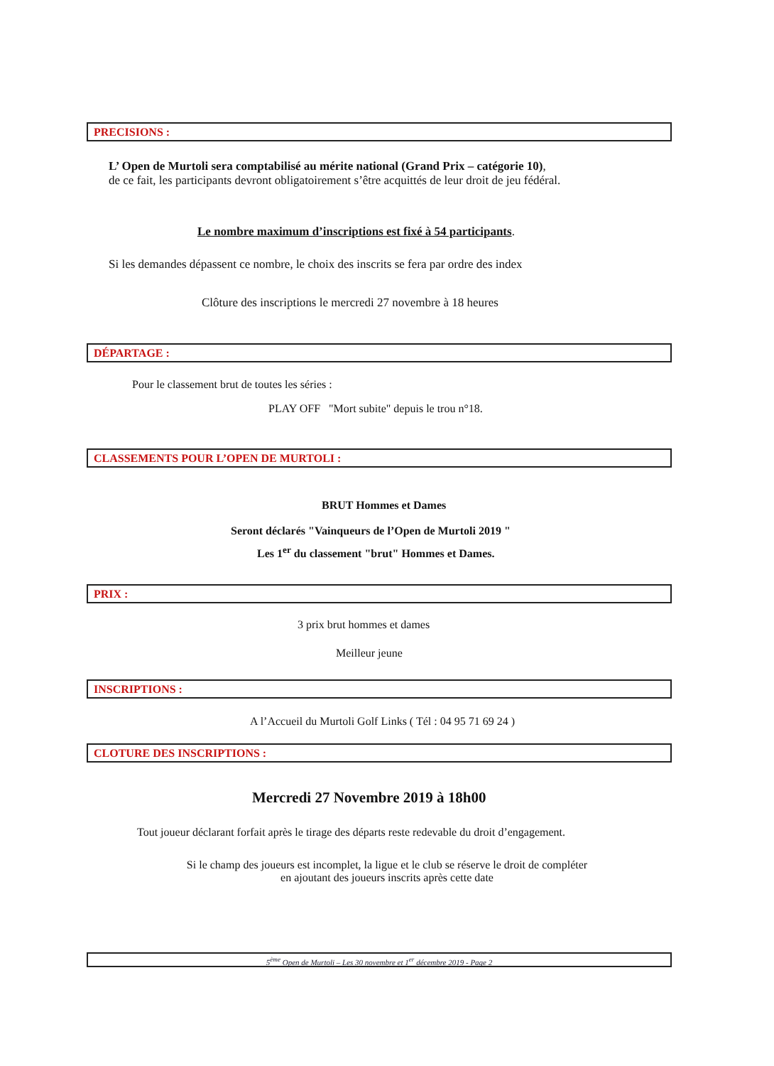PRECISIONS :
L’ Open de Murtoli sera comptabilisé au mérite national (Grand Prix – catégorie 10),
de ce fait, les participants devront obligatoirement s’être acquittés de leur droit de jeu fédéral.
Le nombre maximum d’inscriptions est fixé à 54 participants.
Si les demandes dépassent ce nombre, le choix des inscrits se fera par ordre des index
Clôture des inscriptions le mercredi 27 novembre à 18 heures
DÉPARTAGE :
Pour le classement brut de toutes les séries :
PLAY OFF "Mort subite" depuis le trou n°18.
CLASSEMENTS POUR L’OPEN DE MURTOLI :
BRUT Hommes et Dames
Seront déclarés "Vainqueurs de l’Open de Murtoli 2019 "
Les 1<sup>er</sup> du classement "brut" Hommes et Dames.
PRIX :
3 prix brut hommes et dames
Meilleur jeune
INSCRIPTIONS :
A l’Accueil du Murtoli Golf Links ( Tél : 04 95 71 69 24 )
CLOTURE DES INSCRIPTIONS :
Mercredi 27 Novembre 2019 à 18h00
Tout joueur déclarant forfait après le tirage des départs reste redevable du droit d’engagement.
Si le champ des joueurs est incomplet, la ligue et le club se réserve le droit de compléter
en ajoutant des joueurs inscrits après cette date
5<sup>ème</sup> Open de Murtoli – Les 30 novembre et 1<sup>er</sup> décembre 2019 - Page 2